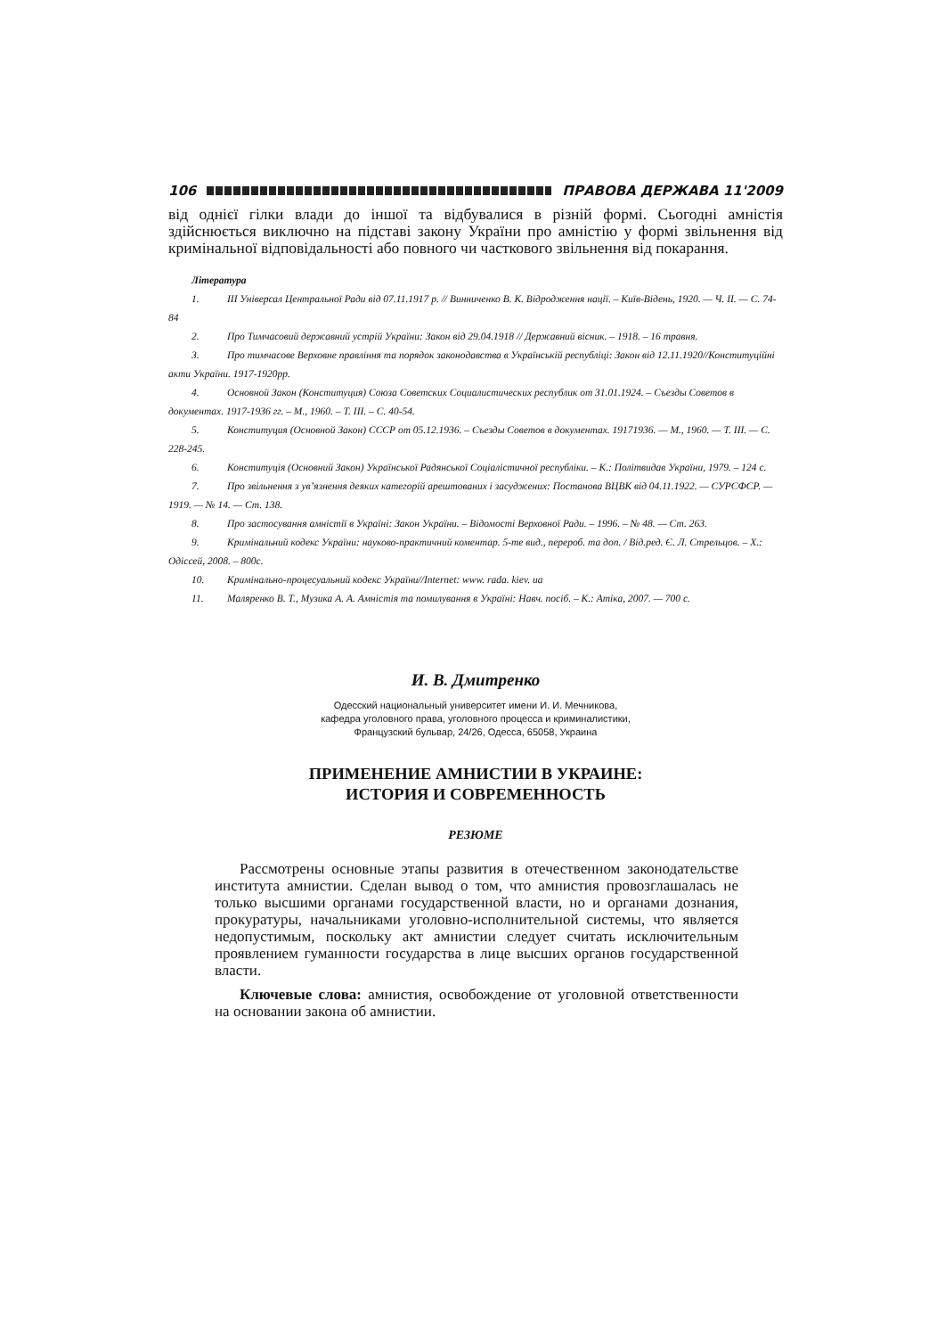106 ПРАВОВА ДЕРЖАВА 11'2009
від однієї гілки влади до іншої та відбувалися в різній формі. Сьогодні амністія здійснюється виключно на підставі закону України про амністію у формі звільнення від кримінальної відповідальності або повного чи часткового звільнення від покарання.
Література
1. ІІІ Універсал Центральної Ради від 07.11.1917 р. // Винниченко В. К. Відродження нації. – Київ-Відень, 1920. — Ч. ІІ. — С. 74-84
2. Про Тимчасовий державний устрій України: Закон від 29.04.1918 // Державний вісник. – 1918. – 16 травня.
3. Про тимчасове Верховне правління та порядок законодавства в Українській республіці: Закон від 12.11.1920//Конституційні акти України. 1917-1920рр.
4. Основной Закон (Конституция) Союза Советских Социалистических республик от 31.01.1924. – Съезды Советов в документах. 1917-1936 гг. – М., 1960. – Т. ІІІ. – С. 40-54.
5. Конституция (Основной Закон) СССР от 05.12.1936. – Съезды Советов в документах. 19171936. — М., 1960. — Т. ІІІ. — С. 228-245.
6. Конституція (Основний Закон) Української Радянської Соціалістичної республіки. – К.: Політвидав України, 1979. – 124 с.
7. Про звільнення з ув’язнення деяких категорій арештованих і засуджених: Постанова ВЦВК від 04.11.1922. — СУРСФСР. — 1919. — № 14. — Ст. 138.
8. Про застосування амністії в Україні: Закон України. – Відомості Верховної Ради. – 1996. – № 48. — Ст. 263.
9. Кримінальний кодекс України: науково-практичний коментар. 5-те вид., перероб. та доп. / Від.ред. Є. Л. Стрельцов. – Х.: Одіссей, 2008. – 800с.
10. Кримінально-процесуальний кодекс України//Internet: www. rada. kiev. ua
11. Маляренко В. Т., Музика А. А. Амністія та помилування в Україні: Навч. посіб. – К.: Атіка, 2007. — 700 с.
И. В. Дмитренко
Одесский национальный университет имени И. И. Мечникова,
кафедра уголовного права, уголовного процесса и криминалистики,
Французский бульвар, 24/26, Одесса, 65058, Украина
ПРИМЕНЕНИЕ АМНИСТИИ В УКРАИНЕ:
ИСТОРИЯ И СОВРЕМЕННОСТЬ
РЕЗЮМЕ
Рассмотрены основные этапы развития в отечественном законодательстве института амнистии. Сделан вывод о том, что амнистия провозглашалась не только высшими органами государственной власти, но и органами дознания, прокуратуры, начальниками уголовно-исполнительной системы, что является недопустимым, поскольку акт амнистии следует считать исключительным проявлением гуманности государства в лице высших органов государственной власти.
Ключевые слова: амнистия, освобождение от уголовной ответственности на основании закона об амнистии.